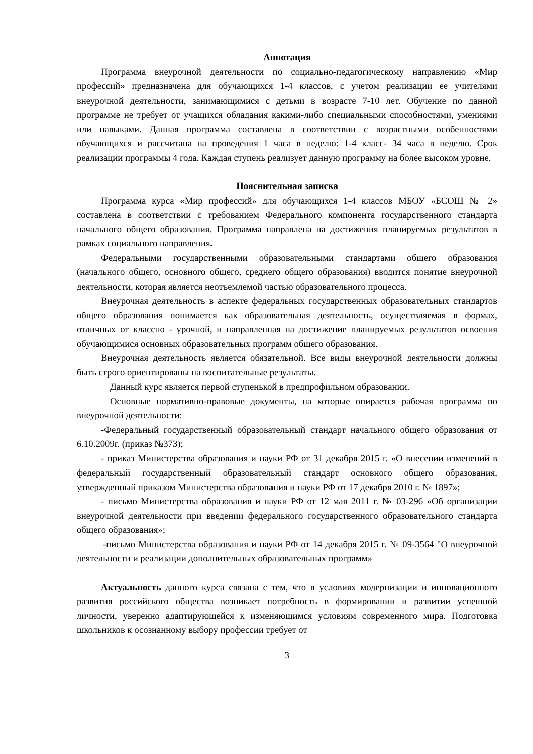Аннотация
Программа внеурочной деятельности по социально-педагогическому направлению «Мир профессий» предназначена для обучающихся 1-4 классов, с учетом реализации ее учителями внеурочной деятельности, занимающимися с детьми в возрасте 7-10 лет. Обучение по данной программе не требует от учащихся обладания какими-либо специальными способностями, умениями или навыками. Данная программа составлена в соответствии с возрастными особенностями обучающихся и рассчитана на проведения 1 часа в неделю: 1-4 класс- 34 часа в неделю. Срок реализации программы 4 года. Каждая ступень реализует данную программу на более высоком уровне.
Пояснительная записка
Программа курса «Мир профессий» для обучающихся 1-4 классов МБОУ «БСОШ № 2» составлена в соответствии с требованием Федерального компонента государственного стандарта начального общего образования. Программа направлена на достижения планируемых результатов в рамках социального направления.
Федеральными государственными образовательными стандартами общего образования (начального общего, основного общего, среднего общего образования) вводится понятие внеурочной деятельности, которая является неотъемлемой частью образовательного процесса.
Внеурочная деятельность в аспекте федеральных государственных образовательных стандартов общего образования понимается как образовательная деятельность, осуществляемая в формах, отличных от классно - урочной, и направленная на достижение планируемых результатов освоения обучающимися основных образовательных программ общего образования.
Внеурочная деятельность является обязательной. Все виды внеурочной деятельности должны быть строго ориентированы на воспитательные результаты.
Данный курс является первой ступенькой в предпрофильном образовании.
Основные нормативно-правовые документы, на которые опирается рабочая программа по внеурочной деятельности:
-Федеральный государственный образовательный стандарт начального общего образования от 6.10.2009г. (приказ №373);
- приказ Министерства образования и науки РФ от 31 декабря 2015 г. «О внесении изменений в федеральный государственный образовательный стандарт основного общего образования, утвержденный приказом Министерства образования и науки РФ от 17 декабря 2010 г. № 1897»;
- письмо Министерства образования и науки РФ от 12 мая 2011 г. № 03-296 «Об организации внеурочной деятельности при введении федерального государственного образовательного стандарта общего образования»;
-письмо Министерства образования и науки РФ от 14 декабря 2015 г. № 09-3564 "О внеурочной деятельности и реализации дополнительных образовательных программ»
Актуальность данного курса связана с тем, что в условиях модернизации и инновационного развития российского общества возникает потребность в формировании и развитии успешной личности, уверенно адаптирующейся к изменяющимся условиям современного мира. Подготовка школьников к осознанному выбору профессии требует от
3